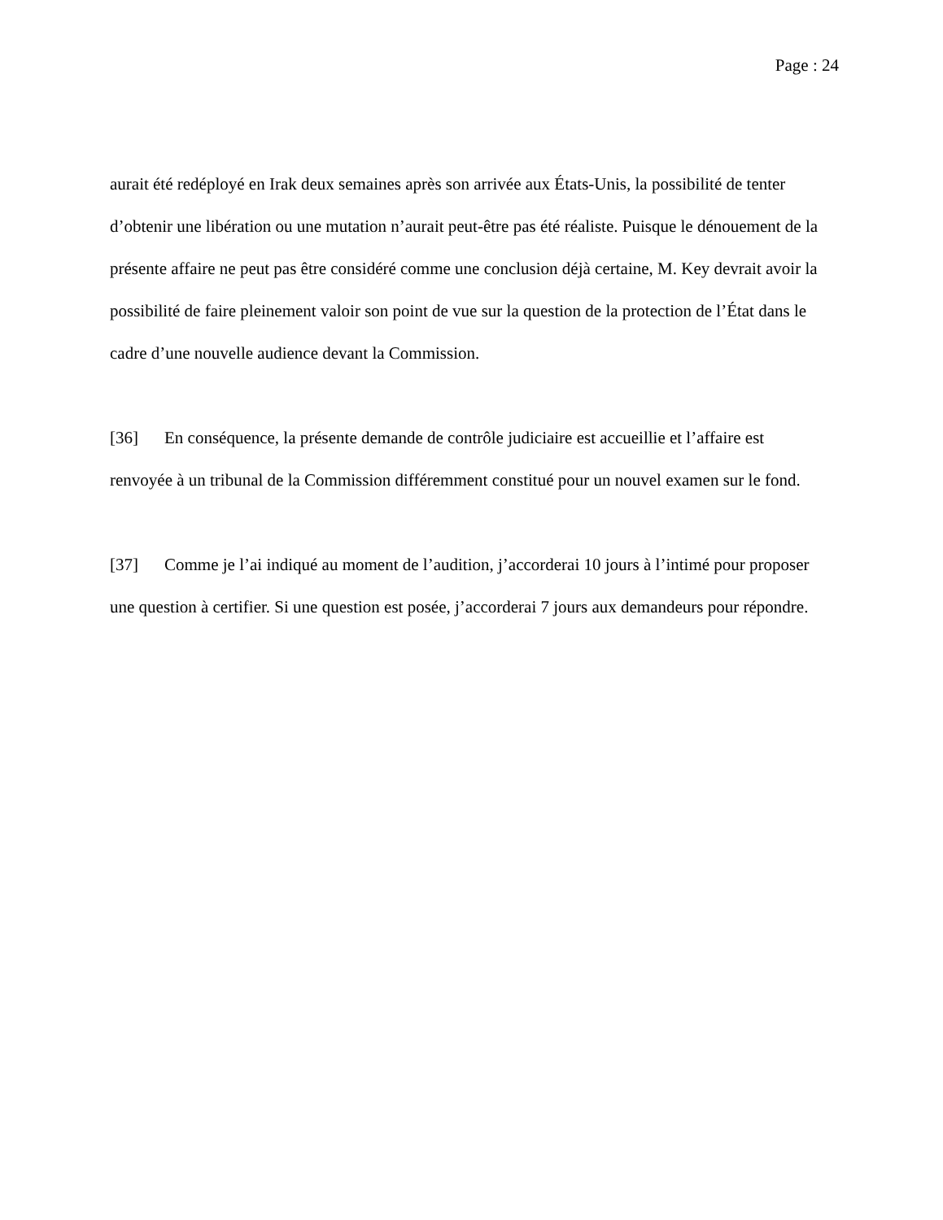Page : 24
aurait été redéployé en Irak deux semaines après son arrivée aux États-Unis, la possibilité de tenter d’obtenir une libération ou une mutation n’aurait peut-être pas été réaliste. Puisque le dénouement de la présente affaire ne peut pas être considéré comme une conclusion déjà certaine, M. Key devrait avoir la possibilité de faire pleinement valoir son point de vue sur la question de la protection de l’État dans le cadre d’une nouvelle audience devant la Commission.
[36] En conséquence, la présente demande de contrôle judiciaire est accueillie et l’affaire est renvoyée à un tribunal de la Commission différemment constitué pour un nouvel examen sur le fond.
[37] Comme je l’ai indiqué au moment de l’audition, j’accorderai 10 jours à l’intimé pour proposer une question à certifier. Si une question est posée, j’accorderai 7 jours aux demandeurs pour répondre.